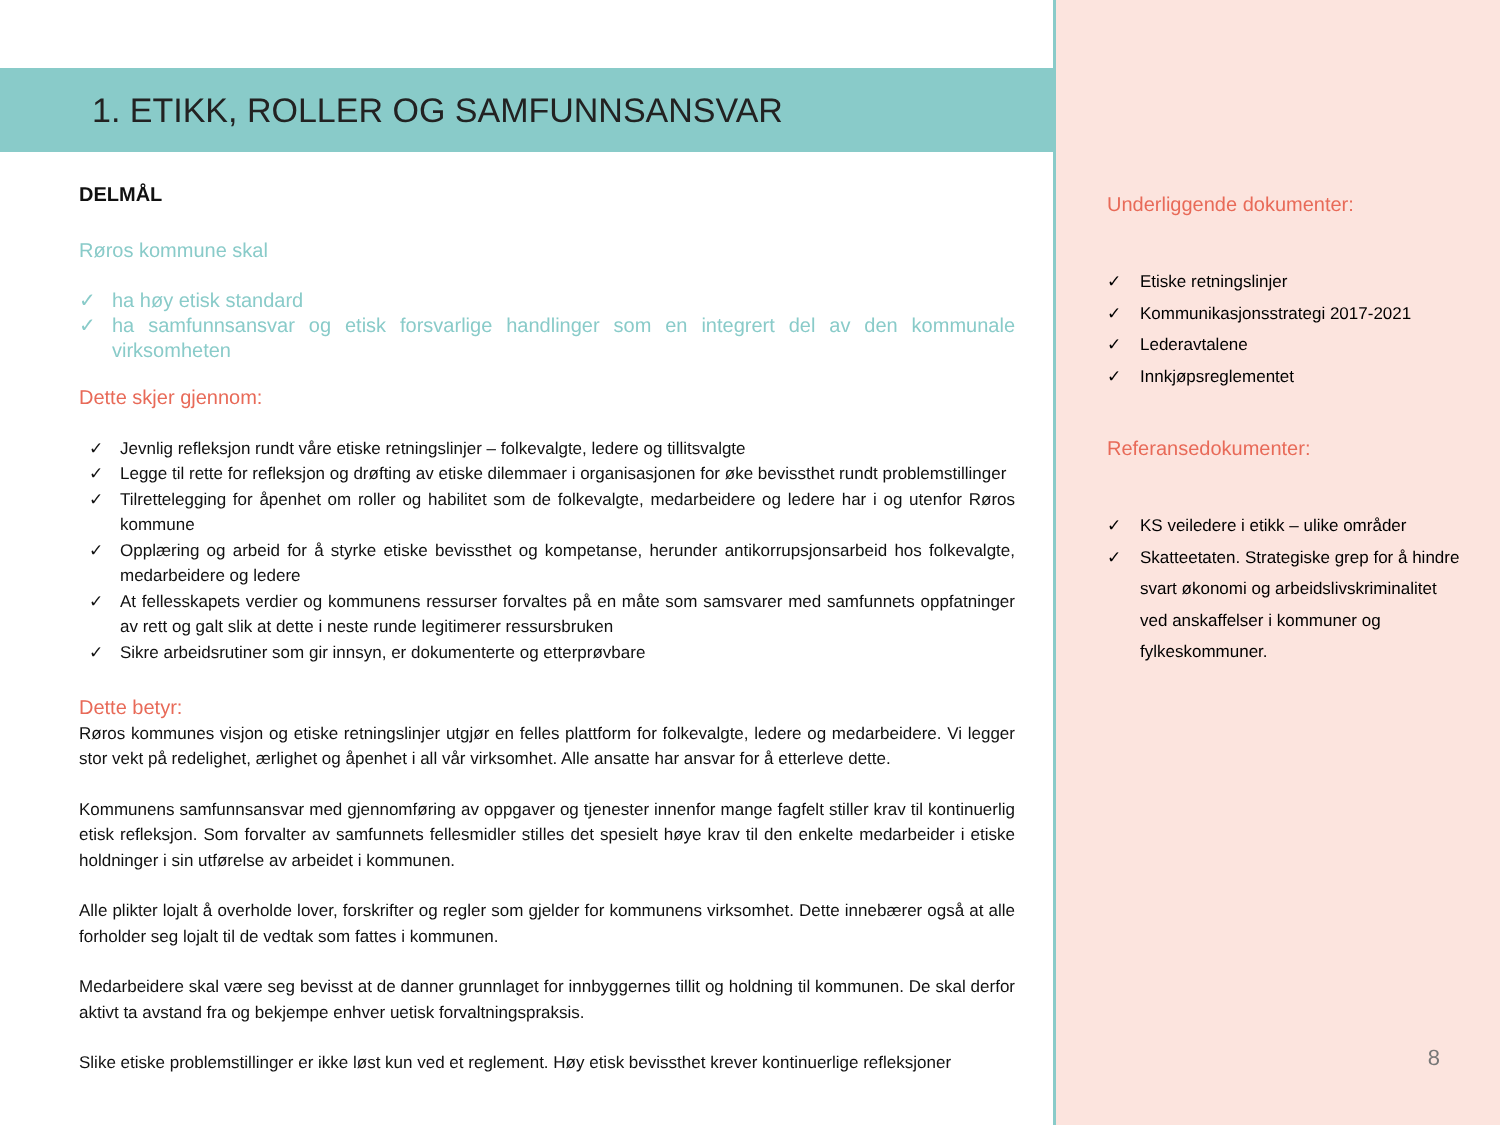1. ETIKK, ROLLER OG SAMFUNNSANSVAR
DELMÅL
Røros kommune skal
✓ ha høy etisk standard
✓ ha samfunnsansvar og etisk forsvarlige handlinger som en integrert del av den kommunale virksomheten
Dette skjer gjennom:
✓ Jevnlig refleksjon rundt våre etiske retningslinjer – folkevalgte, ledere og tillitsvalgte
✓ Legge til rette for refleksjon og drøfting av etiske dilemmaer i organisasjonen for øke bevissthet rundt problemstillinger
✓ Tilrettelegging for åpenhet om roller og habilitet som de folkevalgte, medarbeidere og ledere har i og utenfor Røros kommune
✓ Opplæring og arbeid for å styrke etiske bevissthet og kompetanse, herunder antikorrupsjonsarbeid hos folkevalgte, medarbeidere og ledere
✓ At fellesskapets verdier og kommunens ressurser forvaltes på en måte som samsvarer med samfunnets oppfatninger av rett og galt slik at dette i neste runde legitimerer ressursbruken
✓ Sikre arbeidsrutiner som gir innsyn, er dokumenterte og etterprøvbare
Dette betyr:
Røros kommunes visjon og etiske retningslinjer utgjør en felles plattform for folkevalgte, ledere og medarbeidere. Vi legger stor vekt på redelighet, ærlighet og åpenhet i all vår virksomhet. Alle ansatte har ansvar for å etterleve dette.
Kommunens samfunnsansvar med gjennomføring av oppgaver og tjenester innenfor mange fagfelt stiller krav til kontinuerlig etisk refleksjon. Som forvalter av samfunnets fellesmidler stilles det spesielt høye krav til den enkelte medarbeider i etiske holdninger i sin utførelse av arbeidet i kommunen.
Alle plikter lojalt å overholde lover, forskrifter og regler som gjelder for kommunens virksomhet. Dette innebærer også at alle forholder seg lojalt til de vedtak som fattes i kommunen.
Medarbeidere skal være seg bevisst at de danner grunnlaget for innbyggernes tillit og holdning til kommunen. De skal derfor aktivt ta avstand fra og bekjempe enhver uetisk forvaltningspraksis.
Slike etiske problemstillinger er ikke løst kun ved et reglement. Høy etisk bevissthet krever kontinuerlige refleksjoner
Underliggende dokumenter:
✓ Etiske retningslinjer
✓ Kommunikasjonsstrategi 2017-2021
✓ Lederavtalene
✓ Innkjøpsreglementet
Referansedokumenter:
✓ KS veiledere i etikk – ulike områder
✓ Skatteetaten. Strategiske grep for å hindre svart økonomi og arbeidslivskriminalitet ved anskaffelser i kommuner og fylkeskommuner.
8